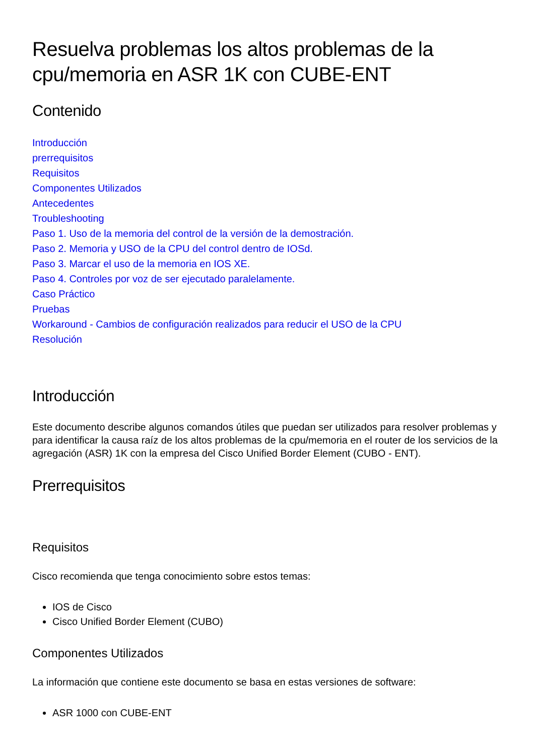Resuelva problemas los altos problemas de la cpu/memoria en ASR 1K con CUBE-ENT
Contenido
Introducción
prerrequisitos
Requisitos
Componentes Utilizados
Antecedentes
Troubleshooting
Paso 1. Uso de la memoria del control de la versión de la demostración.
Paso 2. Memoria y USO de la CPU del control dentro de IOSd.
Paso 3. Marcar el uso de la memoria en IOS XE.
Paso 4. Controles por voz de ser ejecutado paralelamente.
Caso Práctico
Pruebas
Workaround - Cambios de configuración realizados para reducir el USO de la CPU
Resolución
Introducción
Este documento describe algunos comandos útiles que puedan ser utilizados para resolver problemas y para identificar la causa raíz de los altos problemas de la cpu/memoria en el router de los servicios de la agregación (ASR) 1K con la empresa del Cisco Unified Border Element (CUBO - ENT).
Prerrequisitos
Requisitos
Cisco recomienda que tenga conocimiento sobre estos temas:
IOS de Cisco
Cisco Unified Border Element (CUBO)
Componentes Utilizados
La información que contiene este documento se basa en estas versiones de software:
ASR 1000 con CUBE-ENT